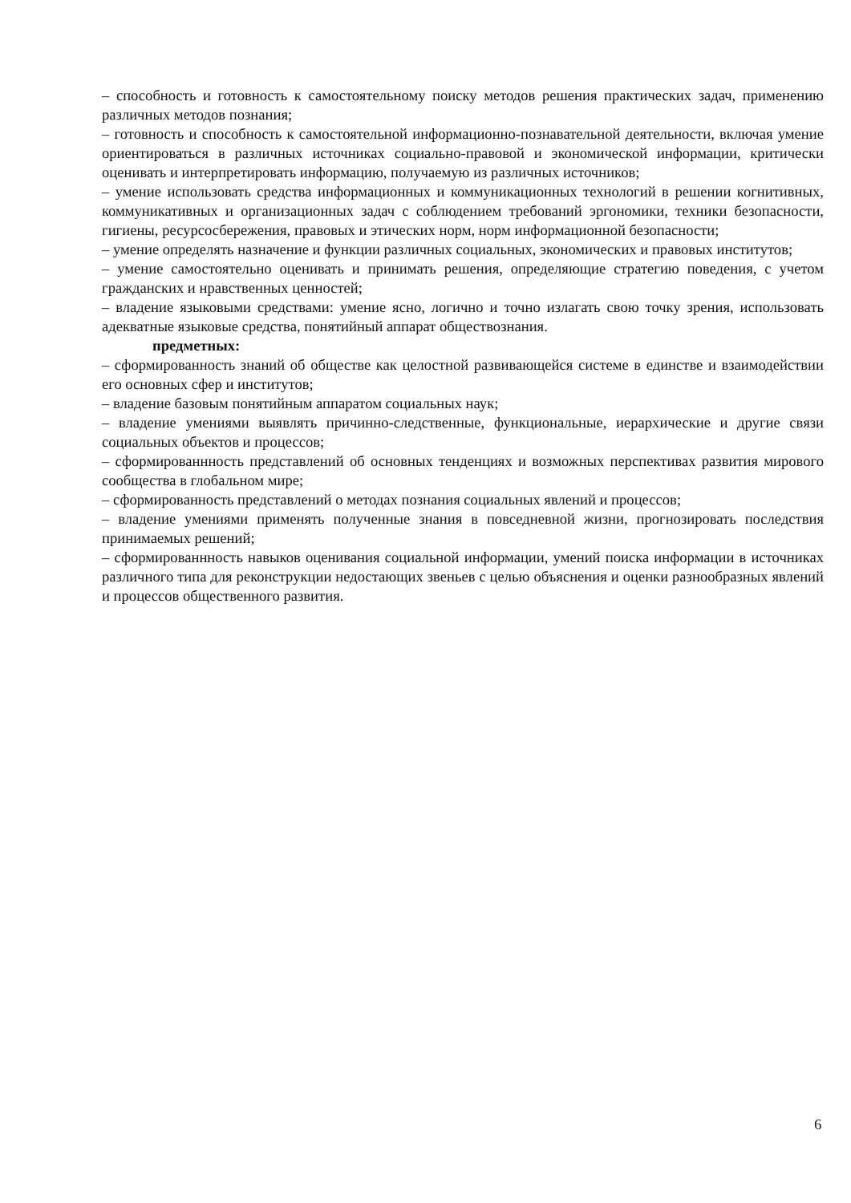– способность и готовность к самостоятельному поиску методов решения практических задач, применению различных методов познания;
– готовность и способность к самостоятельной информационно-познавательной деятельности, включая умение ориентироваться в различных источниках социально-правовой и экономической информации, критически оценивать и интерпретировать информацию, получаемую из различных источников;
– умение использовать средства информационных и коммуникационных технологий в решении когнитивных, коммуникативных и организационных задач с соблюдением требований эргономики, техники безопасности, гигиены, ресурсосбережения, правовых и этических норм, норм информационной безопасности;
– умение определять назначение и функции различных социальных, экономических и правовых институтов;
– умение самостоятельно оценивать и принимать решения, определяющие стратегию поведения, с учетом гражданских и нравственных ценностей;
– владение языковыми средствами: умение ясно, логично и точно излагать свою точку зрения, использовать адекватные языковые средства, понятийный аппарат обществознания.
предметных:
– сформированность знаний об обществе как целостной развивающейся системе в единстве и взаимодействии его основных сфер и институтов;
– владение базовым понятийным аппаратом социальных наук;
– владение умениями выявлять причинно-следственные, функциональные, иерархические и другие связи социальных объектов и процессов;
– сформированнность представлений об основных тенденциях и возможных перспективах развития мирового сообщества в глобальном мире;
– сформированность представлений о методах познания социальных явлений и процессов;
– владение умениями применять полученные знания в повседневной жизни, прогнозировать последствия принимаемых решений;
– сформированнность навыков оценивания социальной информации, умений поиска информации в источниках различного типа для реконструкции недостающих звеньев с целью объяснения и оценки разнообразных явлений и процессов общественного развития.
6